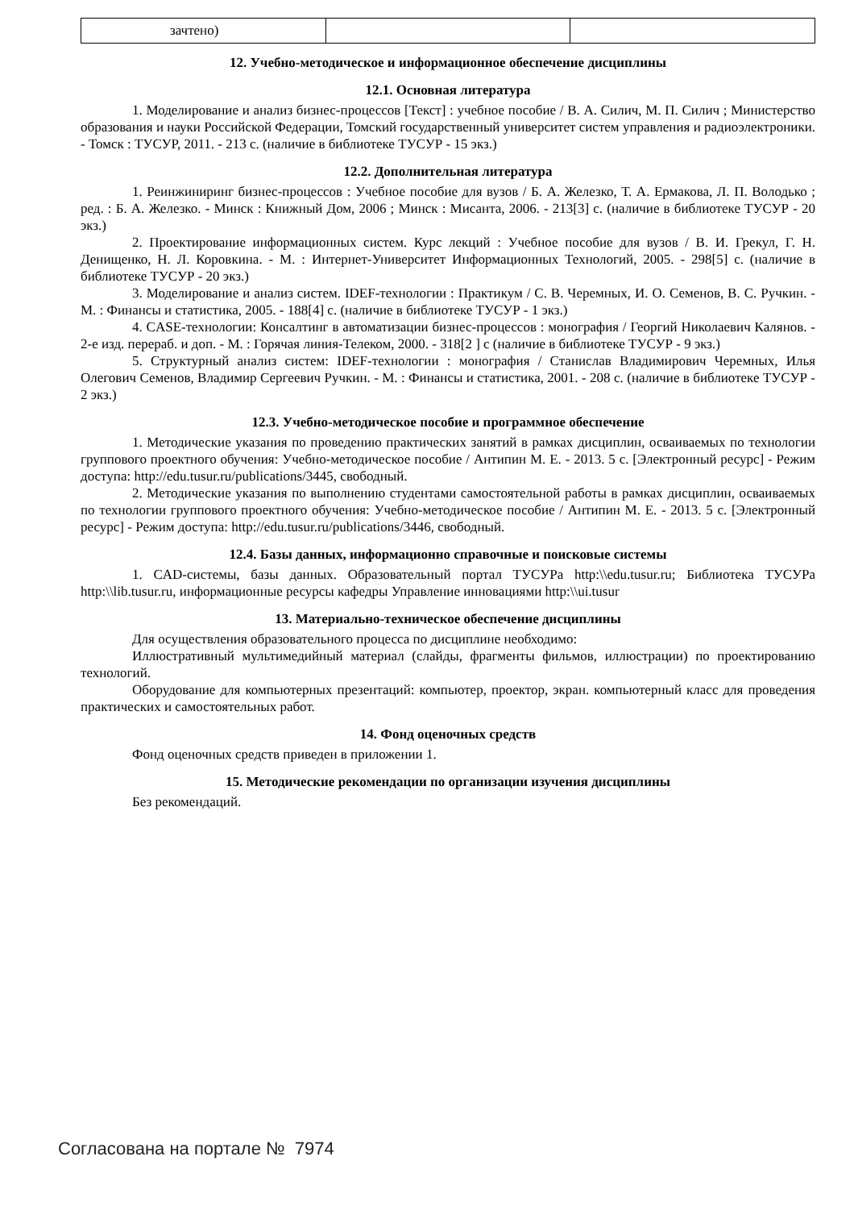| зачтено) | | |
12. Учебно-методическое и информационное обеспечение дисциплины
12.1. Основная литература
1. Моделирование и анализ бизнес-процессов [Текст] : учебное пособие / В. А. Силич, М. П. Силич ; Министерство образования и науки Российской Федерации, Томский государственный университет систем управления и радиоэлектроники. - Томск : ТУСУР, 2011. - 213 с. (наличие в библиотеке ТУСУР - 15 экз.)
12.2. Дополнительная литература
1. Реинжиниринг бизнес-процессов : Учебное пособие для вузов / Б. А. Железко, Т. А. Ермакова, Л. П. Володько ; ред. : Б. А. Железко. - Минск : Книжный Дом, 2006 ; Минск : Мисанта, 2006. - 213[3] с. (наличие в библиотеке ТУСУР - 20 экз.)
2. Проектирование информационных систем. Курс лекций : Учебное пособие для вузов / В. И. Грекул, Г. Н. Денищенко, Н. Л. Коровкина. - М. : Интернет-Университет Информационных Технологий, 2005. - 298[5] с. (наличие в библиотеке ТУСУР - 20 экз.)
3. Моделирование и анализ систем. IDEF-технологии : Практикум / С. В. Черемных, И. О. Семенов, В. С. Ручкин. - М. : Финансы и статистика, 2005. - 188[4] с. (наличие в библиотеке ТУСУР - 1 экз.)
4. CASE-технологии: Консалтинг в автоматизации бизнес-процессов : монография / Георгий Николаевич Калянов. - 2-е изд. перераб. и доп. - М. : Горячая линия-Телеком, 2000. - 318[2 ] с (наличие в библиотеке ТУСУР - 9 экз.)
5. Структурный анализ систем: IDEF-технологии : монография / Станислав Владимирович Черемных, Илья Олегович Семенов, Владимир Сергеевич Ручкин. - М. : Финансы и статистика, 2001. - 208 с. (наличие в библиотеке ТУСУР - 2 экз.)
12.3. Учебно-методическое пособие и программное обеспечение
1. Методические указания по проведению практических занятий в рамках дисциплин, осваиваемых по технологии группового проектного обучения: Учебно-методическое пособие / Антипин М. Е. - 2013. 5 с. [Электронный ресурс] - Режим доступа: http://edu.tusur.ru/publications/3445, свободный.
2. Методические указания по выполнению студентами самостоятельной работы в рамках дисциплин, осваиваемых по технологии группового проектного обучения: Учебно-методическое пособие / Антипин М. Е. - 2013. 5 с. [Электронный ресурс] - Режим доступа: http://edu.tusur.ru/publications/3446, свободный.
12.4. Базы данных, информационно справочные и поисковые системы
1. CAD-системы, базы данных. Образовательный портал ТУСУРа http:\\edu.tusur.ru; Библиотека ТУСУРа http:\\lib.tusur.ru, информационные ресурсы кафедры Управление инновациями http:\\ui.tusur
13. Материально-техническое обеспечение дисциплины
Для осуществления образовательного процесса по дисциплине необходимо:
Иллюстративный мультимедийный материал (слайды, фрагменты фильмов, иллюстрации) по проектированию технологий.
Оборудование для компьютерных презентаций: компьютер, проектор, экран. компьютерный класс для проведения практических и самостоятельных работ.
14. Фонд оценочных средств
Фонд оценочных средств приведен в приложении 1.
15. Методические рекомендации по организации изучения дисциплины
Без рекомендаций.
Согласована на портале № 7974